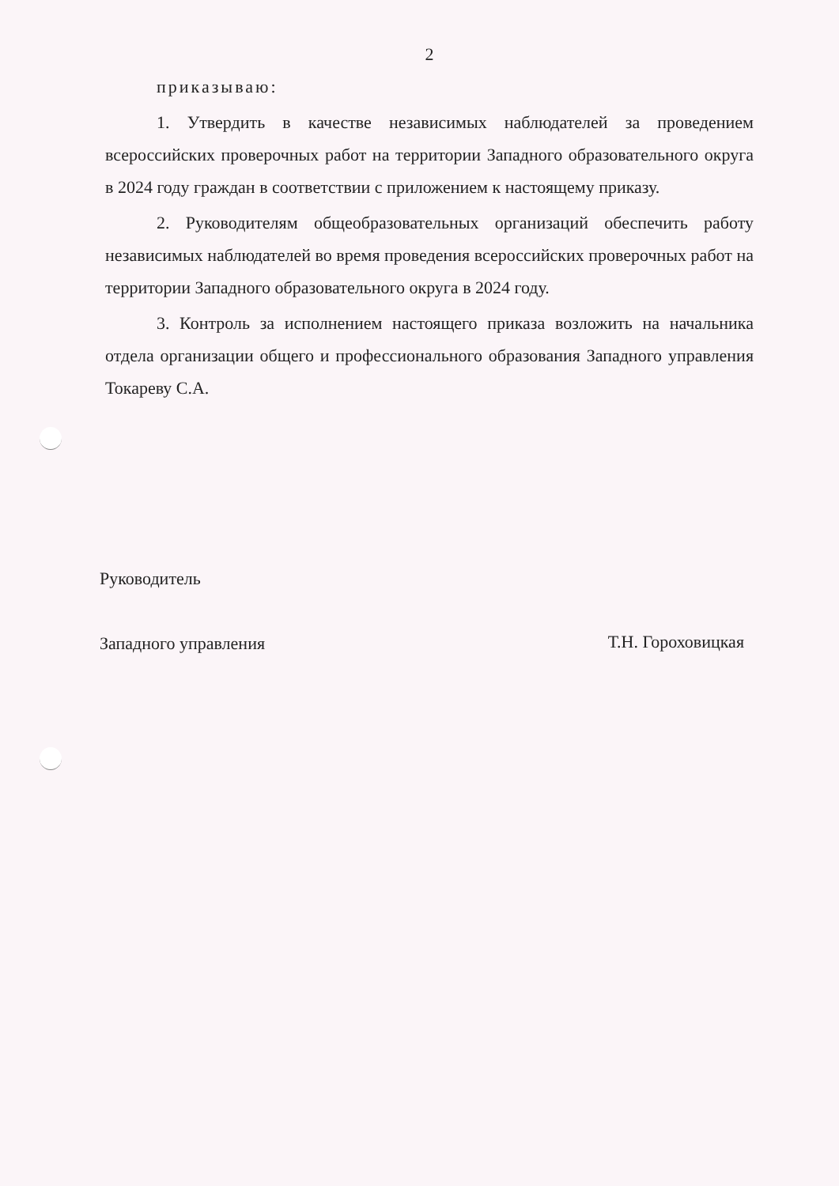2
приказываю:
1. Утвердить в качестве независимых наблюдателей за проведением всероссийских проверочных работ на территории Западного образовательного округа в 2024 году граждан в соответствии с приложением к настоящему приказу.
2. Руководителям общеобразовательных организаций обеспечить работу независимых наблюдателей во время проведения всероссийских проверочных работ на территории Западного образовательного округа в 2024 году.
3. Контроль за исполнением настоящего приказа возложить на начальника отдела организации общего и профессионального образования Западного управления Токареву С.А.
Руководитель
Западного управления
Т.Н. Гороховицкая